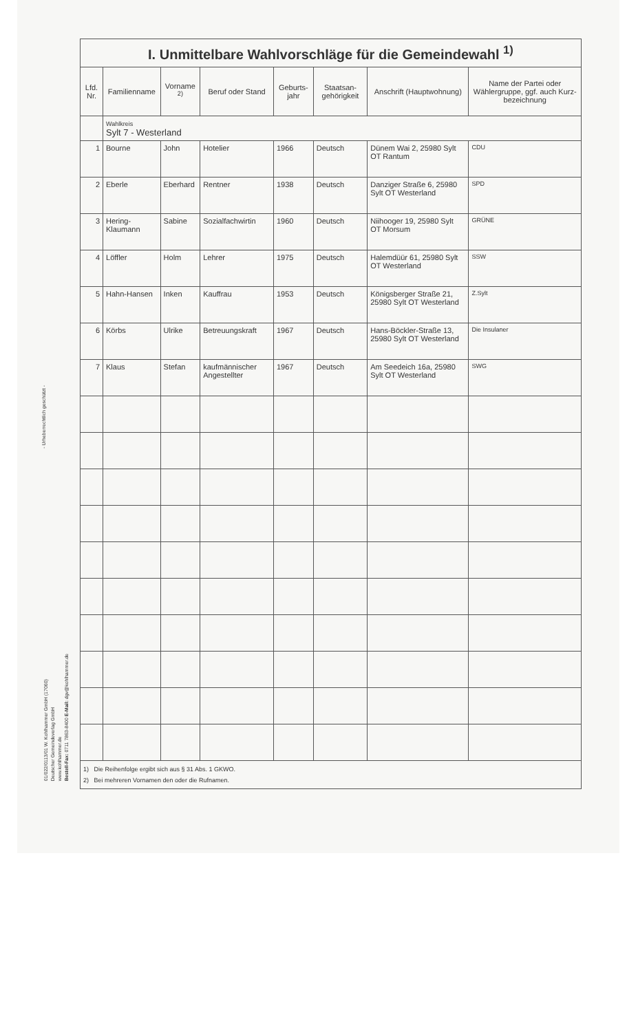- Urheberrechtlich geschützt -
01/022/0113/01 W. Kohlhammer GmbH (17060)
Deutscher Gemeindeverlag GmbH
www.kohlhammer.de
Bestell-Fax: 0711 7863-8400 E-Mail: dgv@kohlhammer.de
| I. Unmittelbare Wahlvorschläge für die Gemeindewahl <sup>1)</sup> | | | | | | | |
| Lfd. Nr. | Familienname | Vorname <sup>2)</sup> | Beruf oder Stand | Geburts-jahr | Staatsan-gehörigkeit | Anschrift (Hauptwohnung) | Name der Partei oder Wählergruppe, ggf. auch Kurz-bezeichnung |
| | Wahlkreis Sylt 7 - Westerland | | | | | | |
| 1 | Bourne | John | Hotelier | 1966 | Deutsch | Dünem Wai 2, 25980 Sylt OT Rantum | CDU |
| 2 | Eberle | Eberhard | Rentner | 1938 | Deutsch | Danziger Straße 6, 25980 Sylt OT Westerland | SPD |
| 3 | Hering-Klaumann | Sabine | Sozialfachwirtin | 1960 | Deutsch | Niihooger 19, 25980 Sylt OT Morsum | GRÜNE |
| 4 | Löffler | Holm | Lehrer | 1975 | Deutsch | Halemdüür 61, 25980 Sylt OT Westerland | SSW |
| 5 | Hahn-Hansen | Inken | Kauffrau | 1953 | Deutsch | Königsberger Straße 21, 25980 Sylt OT Westerland | Z.Sylt |
| 6 | Körbs | Ulrike | Betreuungskraft | 1967 | Deutsch | Hans-Böckler-Straße 13, 25980 Sylt OT Westerland | Die Insulaner |
| 7 | Klaus | Stefan | kaufmännischer Angestellter | 1967 | Deutsch | Am Seedeich 16a, 25980 Sylt OT Westerland | SWG |
| 1) Die Reihenfolge ergibt sich aus § 31 Abs. 1 GKWO. 2) Bei mehreren Vornamen den oder die Rufnamen. | | | | | | | |